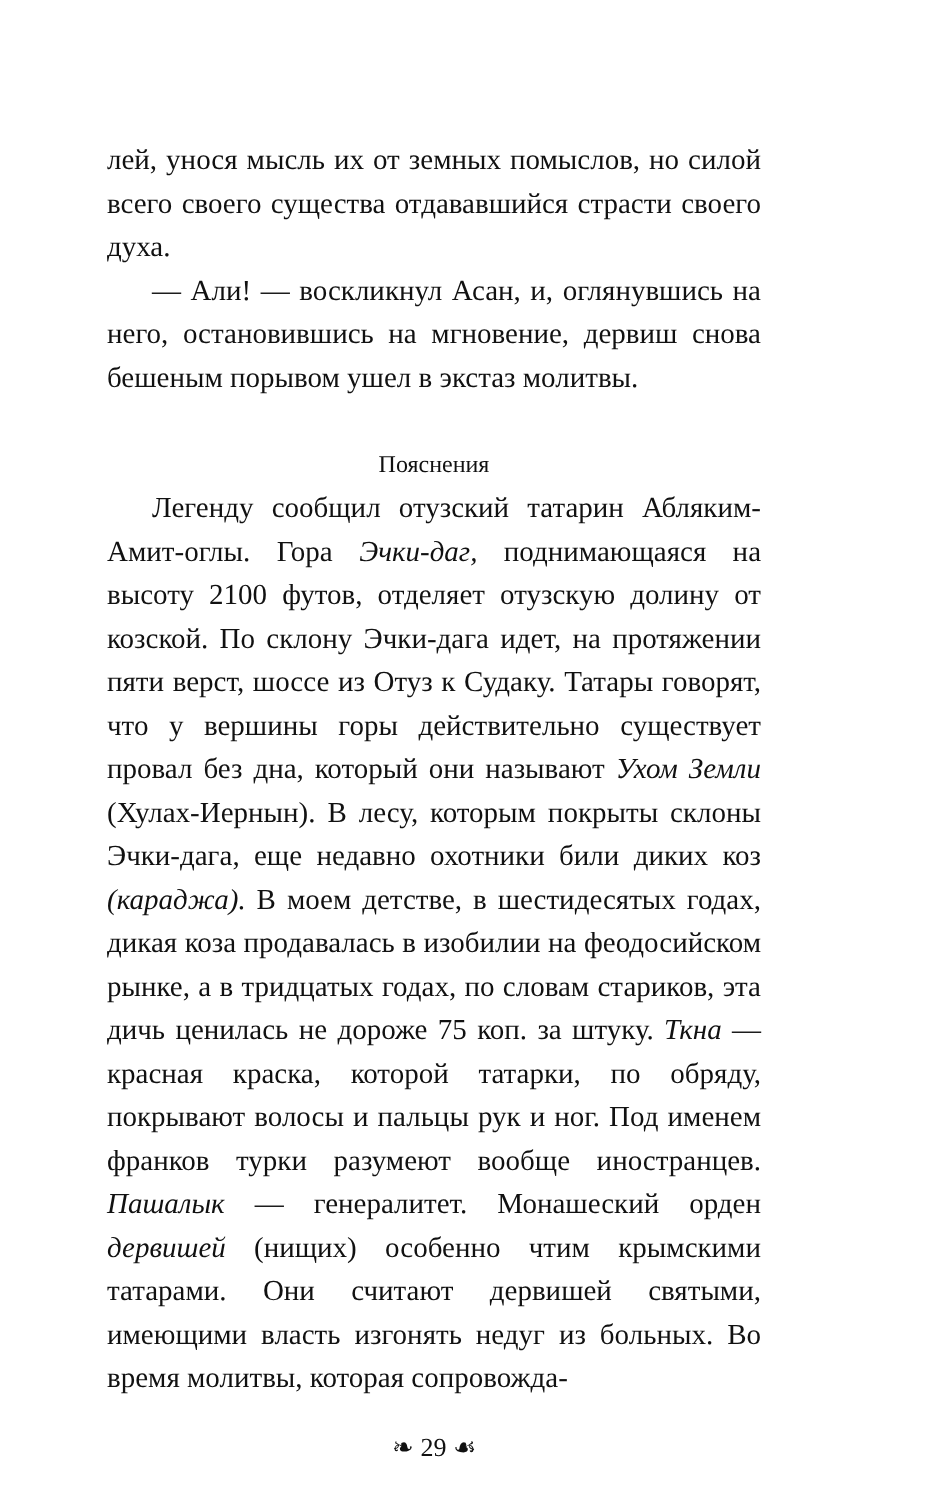лей, унося мысль их от земных помыслов, но силой всего своего существа отдававшийся страсти своего духа.
— Али! — воскликнул Асан, и, оглянувшись на него, остановившись на мгновение, дервиш снова бешеным порывом ушел в экстаз молитвы.
Пояснения
Легенду сообщил отузский татарин Абляким-Амит-оглы. Гора Эчки-даг, поднимающаяся на высоту 2100 футов, отделяет отузскую долину от козской. По склону Эчки-дага идет, на протяжении пяти верст, шоссе из Отуз к Судаку. Татары говорят, что у вершины горы действительно существует провал без дна, который они называют Ухом Земли (Хулах-Иернын). В лесу, которым покрыты склоны Эчки-дага, еще недавно охотники били диких коз (караджа). В моем детстве, в шестидесятых годах, дикая коза продавалась в изобилии на феодосийском рынке, а в тридцатых годах, по словам стариков, эта дичь ценилась не дороже 75 коп. за штуку. Ткна — красная краска, которой татарки, по обряду, покрывают волосы и пальцы рук и ног. Под именем франков турки разумеют вообще иностранцев. Пашалык — генералитет. Монашеский орден дервишей (нищих) особенно чтим крымскими татарами. Они считают дервишей святыми, имеющими власть изгонять недуг из больных. Во время молитвы, которая сопровожда-
❧ 29 ☙